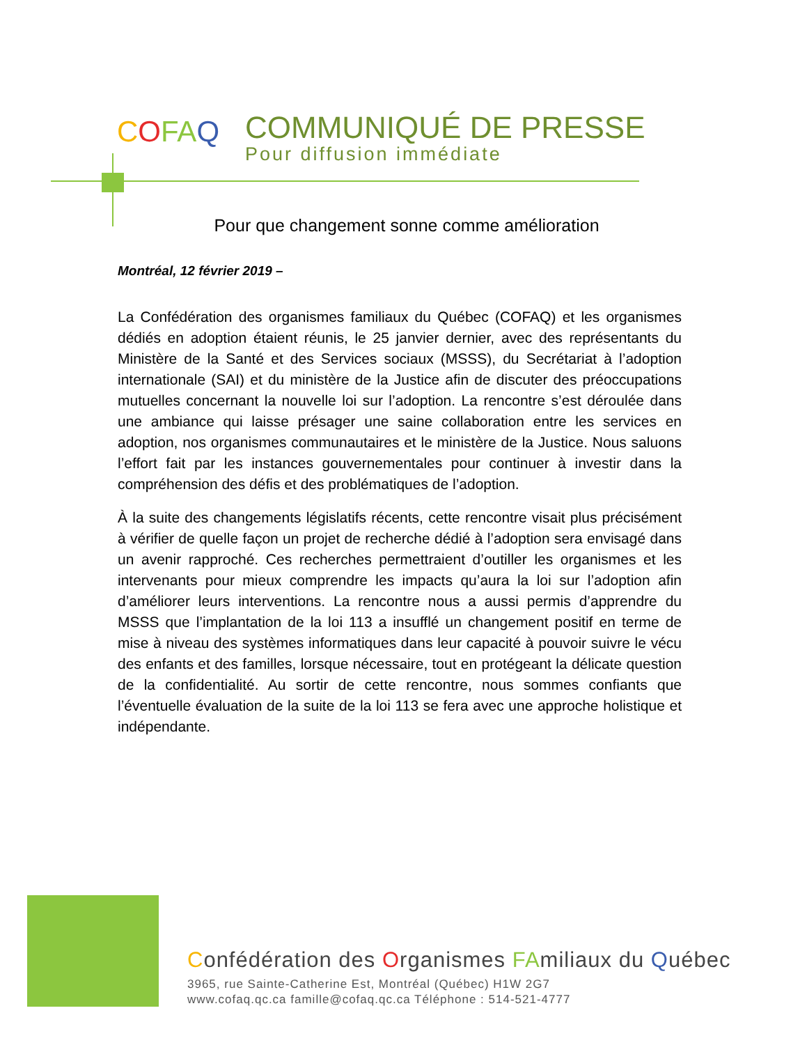COFAQ
COMMUNIQUÉ DE PRESSE
Pour diffusion immédiate
Pour que changement sonne comme amélioration
Montréal, 12 février 2019 –
La Confédération des organismes familiaux du Québec (COFAQ) et les organismes dédiés en adoption étaient réunis, le 25 janvier dernier, avec des représentants du Ministère de la Santé et des Services sociaux (MSSS), du Secrétariat à l’adoption internationale (SAI) et du ministère de la Justice afin de discuter des préoccupations mutuelles concernant la nouvelle loi sur l’adoption. La rencontre s’est déroulée dans une ambiance qui laisse présager une saine collaboration entre les services en adoption, nos organismes communautaires et le ministère de la Justice. Nous saluons l’effort fait par les instances gouvernementales pour continuer à investir dans la compréhension des défis et des problématiques de l’adoption.
À la suite des changements législatifs récents, cette rencontre visait plus précisément à vérifier de quelle façon un projet de recherche dédié à l’adoption sera envisagé dans un avenir rapproché. Ces recherches permettraient d’outiller les organismes et les intervenants pour mieux comprendre les impacts qu’aura la loi sur l’adoption afin d’améliorer leurs interventions. La rencontre nous a aussi permis d’apprendre du MSSS que l’implantation de la loi 113 a insufflé un changement positif en terme de mise à niveau des systèmes informatiques dans leur capacité à pouvoir suivre le vécu des enfants et des familles, lorsque nécessaire, tout en protégeant la délicate question de la confidentialité. Au sortir de cette rencontre, nous sommes confiants que l’éventuelle évaluation de la suite de la loi 113 se fera avec une approche holistique et indépendante.
Confédération des Organismes FAmiliaux du Québec
3965, rue Sainte-Catherine Est, Montréal (Québec) H1W 2G7
www.cofaq.qc.ca famille@cofaq.qc.ca Téléphone : 514-521-4777